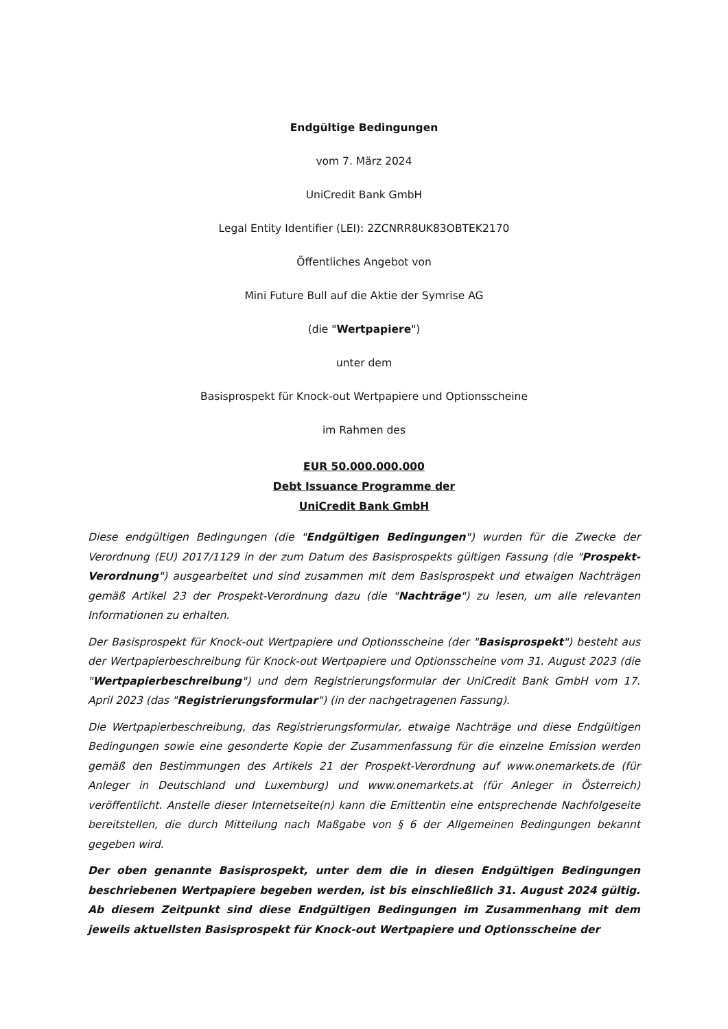Endgültige Bedingungen
vom 7. März 2024
UniCredit Bank GmbH
Legal Entity Identifier (LEI): 2ZCNRR8UK83OBTEK2170
Öffentliches Angebot von
Mini Future Bull auf die Aktie der Symrise AG
(die "Wertpapiere")
unter dem
Basisprospekt für Knock-out Wertpapiere und Optionsscheine
im Rahmen des
EUR 50.000.000.000
Debt Issuance Programme der
UniCredit Bank GmbH
Diese endgültigen Bedingungen (die "Endgültigen Bedingungen") wurden für die Zwecke der Verordnung (EU) 2017/1129 in der zum Datum des Basisprospekts gültigen Fassung (die "Prospekt-Verordnung") ausgearbeitet und sind zusammen mit dem Basisprospekt und etwaigen Nachträgen gemäß Artikel 23 der Prospekt-Verordnung dazu (die "Nachträge") zu lesen, um alle relevanten Informationen zu erhalten.
Der Basisprospekt für Knock-out Wertpapiere und Optionsscheine (der "Basisprospekt") besteht aus der Wertpapierbeschreibung für Knock-out Wertpapiere und Optionsscheine vom 31. August 2023 (die "Wertpapierbeschreibung") und dem Registrierungsformular der UniCredit Bank GmbH vom 17. April 2023 (das "Registrierungsformular") (in der nachgetragenen Fassung).
Die Wertpapierbeschreibung, das Registrierungsformular, etwaige Nachträge und diese Endgültigen Bedingungen sowie eine gesonderte Kopie der Zusammenfassung für die einzelne Emission werden gemäß den Bestimmungen des Artikels 21 der Prospekt-Verordnung auf www.onemarkets.de (für Anleger in Deutschland und Luxemburg) und www.onemarkets.at (für Anleger in Österreich) veröffentlicht. Anstelle dieser Internetseite(n) kann die Emittentin eine entsprechende Nachfolgeseite bereitstellen, die durch Mitteilung nach Maßgabe von § 6 der Allgemeinen Bedingungen bekannt gegeben wird.
Der oben genannte Basisprospekt, unter dem die in diesen Endgültigen Bedingungen beschriebenen Wertpapiere begeben werden, ist bis einschließlich 31. August 2024 gültig. Ab diesem Zeitpunkt sind diese Endgültigen Bedingungen im Zusammenhang mit dem jeweils aktuellsten Basisprospekt für Knock-out Wertpapiere und Optionsscheine der